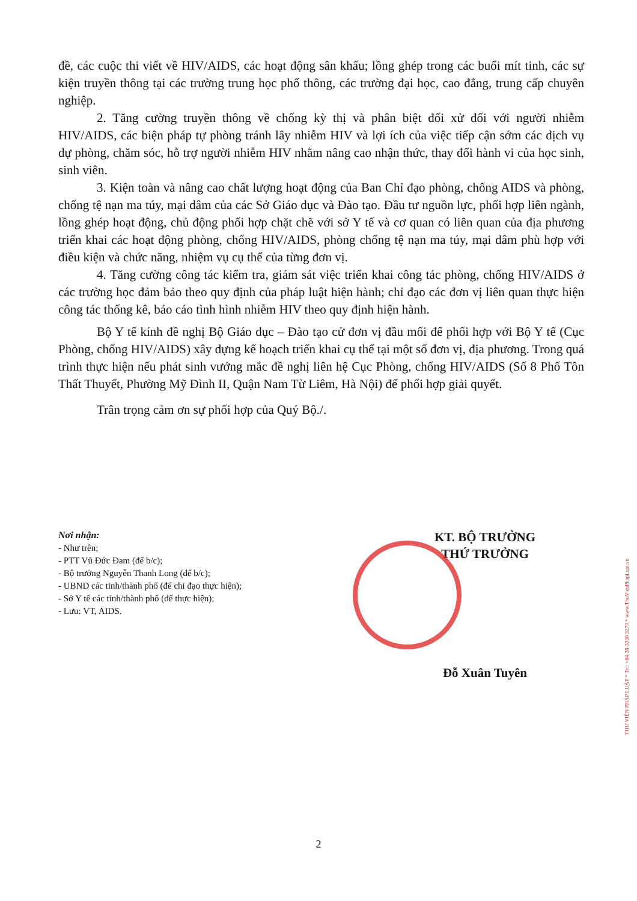đề, các cuộc thi viết về HIV/AIDS, các hoạt động sân khấu; lồng ghép trong các buổi mít tinh, các sự kiện truyền thông tại các trường trung học phổ thông, các trường đại học, cao đẳng, trung cấp chuyên nghiệp.
2. Tăng cường truyền thông về chống kỳ thị và phân biệt đối xử đối với người nhiễm HIV/AIDS, các biện pháp tự phòng tránh lây nhiễm HIV và lợi ích của việc tiếp cận sớm các dịch vụ dự phòng, chăm sóc, hỗ trợ người nhiễm HIV nhằm nâng cao nhận thức, thay đổi hành vi của học sinh, sinh viên.
3. Kiện toàn và nâng cao chất lượng hoạt động của Ban Chỉ đạo phòng, chống AIDS và phòng, chống tệ nạn ma túy, mại dâm của các Sở Giáo dục và Đào tạo. Đầu tư nguồn lực, phối hợp liên ngành, lồng ghép hoạt động, chủ động phối hợp chặt chẽ với sở Y tế và cơ quan có liên quan của địa phương triển khai các hoạt động phòng, chống HIV/AIDS, phòng chống tệ nạn ma túy, mại dâm phù hợp với điều kiện và chức năng, nhiệm vụ cụ thể của từng đơn vị.
4. Tăng cường công tác kiểm tra, giám sát việc triển khai công tác phòng, chống HIV/AIDS ở các trường học đảm bảo theo quy định của pháp luật hiện hành; chỉ đạo các đơn vị liên quan thực hiện công tác thống kê, báo cáo tình hình nhiễm HIV theo quy định hiện hành.
Bộ Y tế kính đề nghị Bộ Giáo dục – Đào tạo cử đơn vị đầu mối để phối hợp với Bộ Y tế (Cục Phòng, chống HIV/AIDS) xây dựng kế hoạch triển khai cụ thể tại một số đơn vị, địa phương. Trong quá trình thực hiện nếu phát sinh vướng mắc đề nghị liên hệ Cục Phòng, chống HIV/AIDS (Số 8 Phố Tôn Thất Thuyết, Phường Mỹ Đình II, Quận Nam Từ Liêm, Hà Nội) để phối hợp giải quyết.
Trân trọng cảm ơn sự phối hợp của Quý Bộ./.
Nơi nhận:
- Như trên;
- PTT Vũ Đức Đam (để b/c);
- Bộ trưởng Nguyễn Thanh Long (để b/c);
- UBND các tỉnh/thành phố (để chỉ đạo thực hiện);
- Sở Y tế các tỉnh/thành phố (để thực hiện);
- Lưu: VT, AIDS.
KT. BỘ TRƯỞNG
THỨ TRƯỞNG
Đỗ Xuân Tuyên
THƯ VIỆN PHÁP LUẬT * Tel: +84-28-3930 3279 * www.ThuVienPhapLuat.vn
2